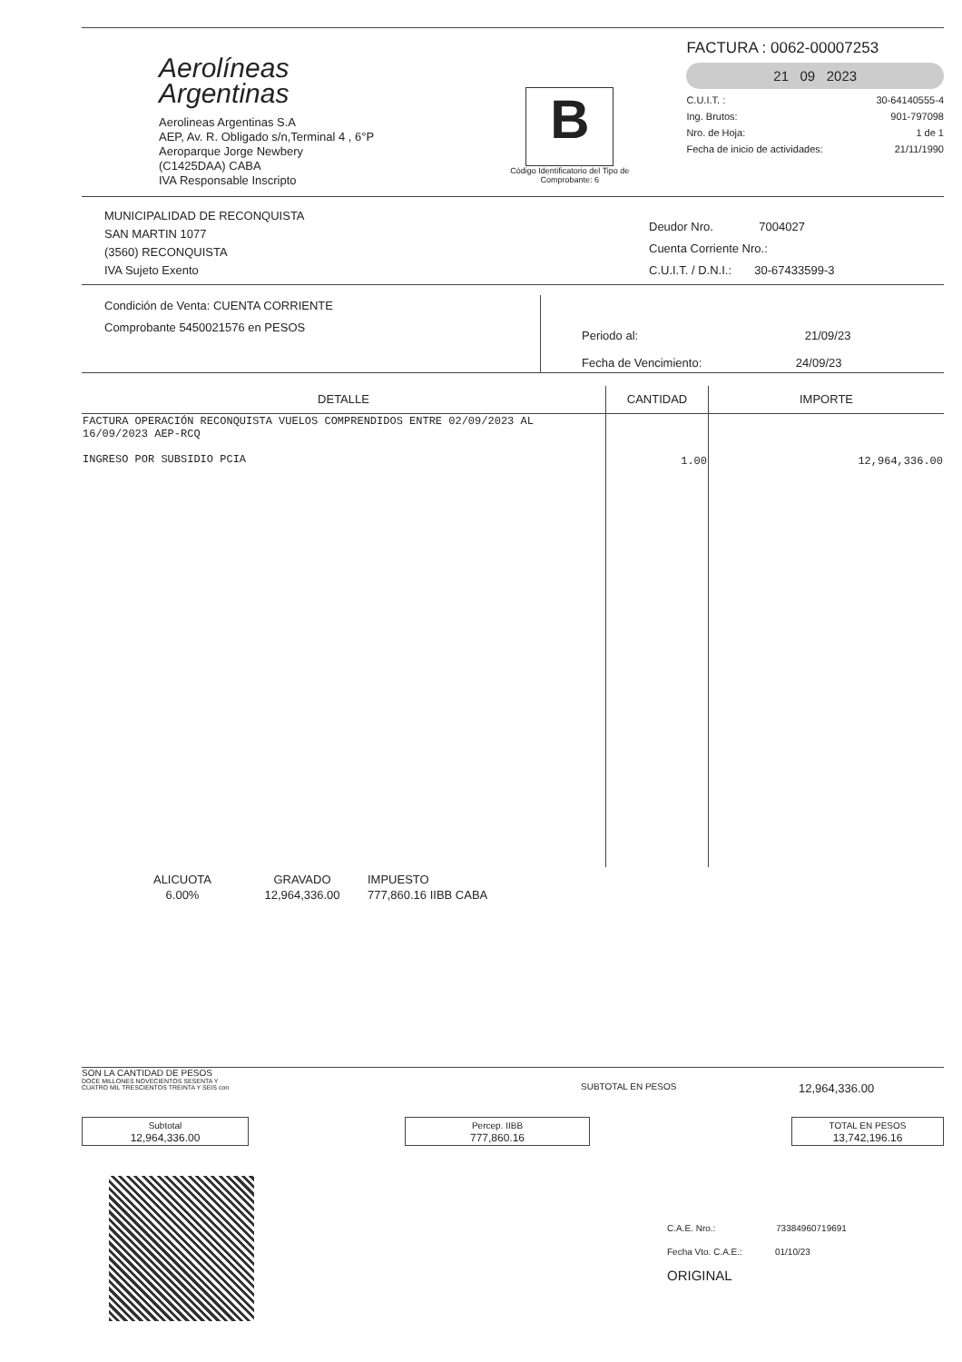Aerolíneas
Argentinas
Aerolineas Argentinas S.A
AEP, Av. R. Obligado s/n,Terminal 4 , 6°P
Aeroparque Jorge Newbery
(C1425DAA) CABA
IVA Responsable Inscripto
B
Código Identificatorio del Tipo de Comprobante: 6
FACTURA : 0062-00007253
21 09 2023
C.U.I.T. : 30-64140555-4
Ing. Brutos: 901-797098
Nro. de Hoja: 1 de 1
Fecha de inicio de actividades: 21/11/1990
MUNICIPALIDAD DE RECONQUISTA
SAN MARTIN 1077
(3560) RECONQUISTA
IVA Sujeto Exento
Deudor Nro. 7004027
Cuenta Corriente Nro.:
C.U.I.T. / D.N.I.: 30-67433599-3
Condición de Venta: CUENTA CORRIENTE
Comprobante 5450021576 en PESOS
Periodo al: 21/09/23
Fecha de Vencimiento: 24/09/23
| DETALLE | CANTIDAD | IMPORTE |
| --- | --- | --- |
| FACTURA OPERACIÓN RECONQUISTA VUELOS COMPRENDIDOS ENTRE 02/09/2023 AL 16/09/2023 AEP-RCQ INGRESO POR SUBSIDIO PCIA | 1.00 | 12,964,336.00 |
| ALICUOTA | GRAVADO | IMPUESTO |
| 6.00% | 12,964,336.00 | 777,860.16 IIBB CABA |
SON LA CANTIDAD DE PESOS
DOCE MILLONES NOVECIENTOS SESENTA Y
CUATRO MIL TRESCIENTOS TREINTA Y SEIS con
SUBTOTAL EN PESOS
12,964,336.00
| Subtotal 12,964,336.00 | | Percep. IIBB 777,860.16 | | TOTAL EN PESOS 13,742,196.16 |
C.A.E. Nro.: 73384960719691
Fecha Vto. C.A.E.: 01/10/23
ORIGINAL